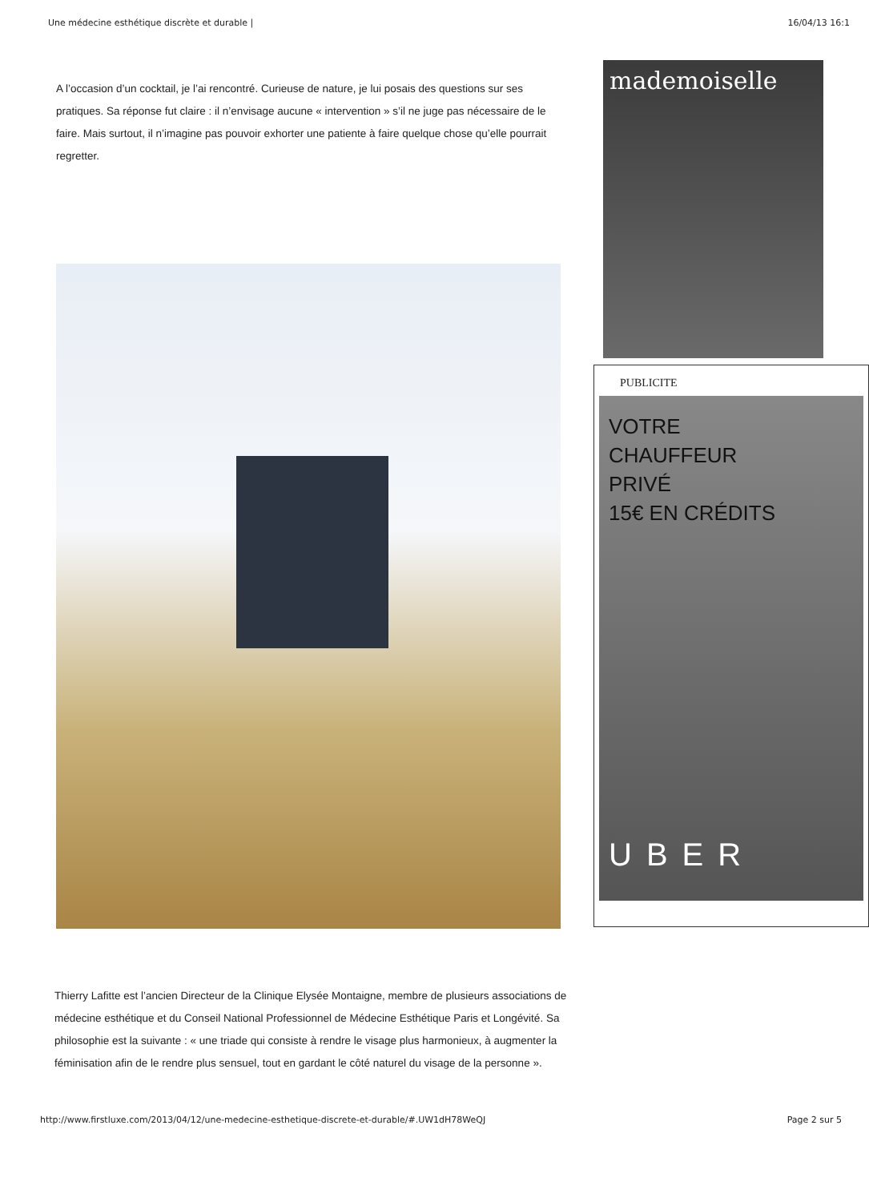Une médecine esthétique discrète et durable | 16/04/13 16:1
A l’occasion d’un cocktail, je l’ai rencontré. Curieuse de nature, je lui posais des questions sur ses pratiques. Sa réponse fut claire : il n’envisage aucune « intervention » s’il ne juge pas nécessaire de le faire. Mais surtout, il n’imagine pas pouvoir exhorter une patiente à faire quelque chose qu’elle pourrait regretter.
mademoiselle
PUBLICITE
VOTRE
CHAUFFEUR
PRIVÉ
15€ EN CRÉDITS
UBER
Thierry Lafitte est l’ancien Directeur de la Clinique Elysée Montaigne, membre de plusieurs associations de médecine esthétique et du Conseil National Professionnel de Médecine Esthétique Paris et Longévité. Sa philosophie est la suivante : « une triade qui consiste à rendre le visage plus harmonieux, à augmenter la féminisation afin de le rendre plus sensuel, tout en gardant le côté naturel du visage de la personne ».
http://www.firstluxe.com/2013/04/12/une-medecine-esthetique-discrete-et-durable/#.UW1dH78WeQJ Page 2 sur 5